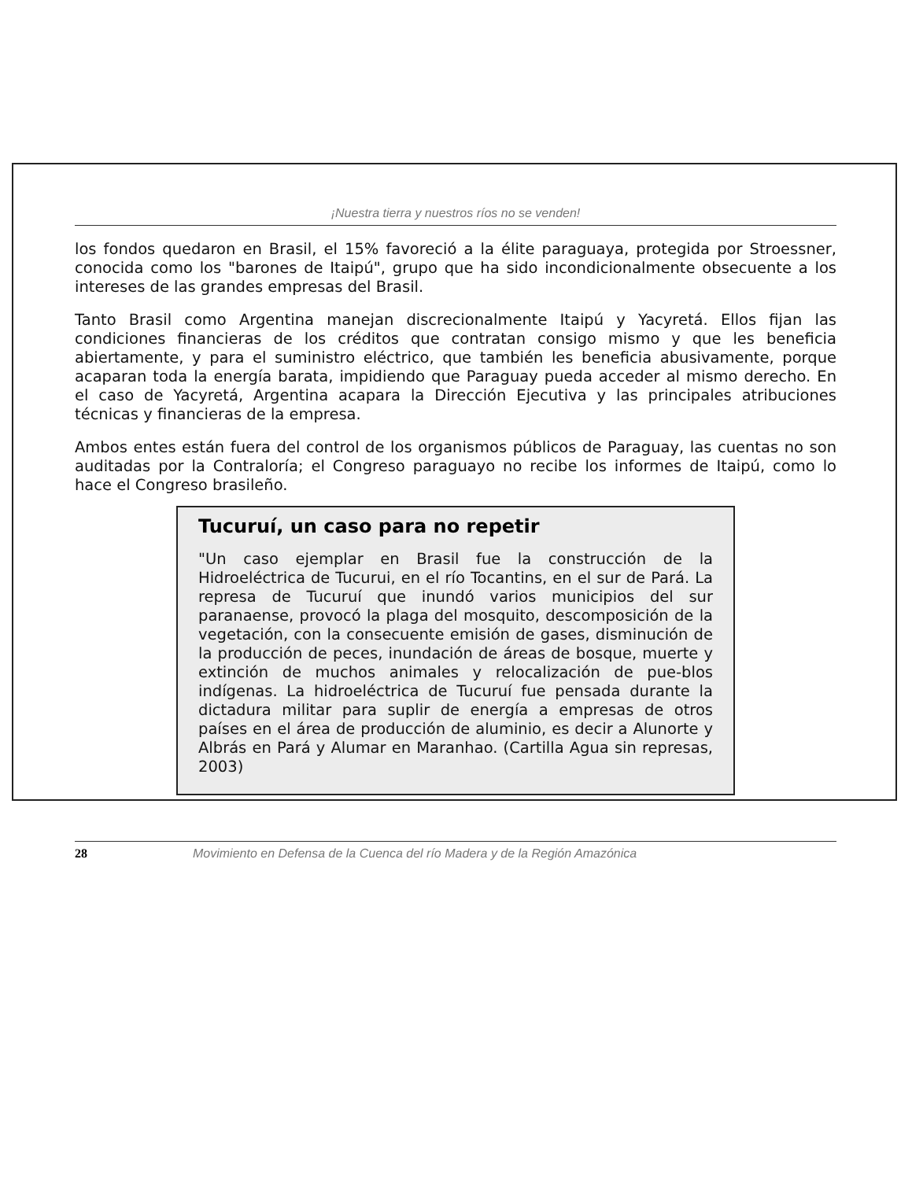¡Nuestra tierra y nuestros ríos no se venden!
los fondos quedaron en Brasil, el 15% favoreció a la élite paraguaya, protegida por Stroessner, conocida como los "barones de Itaipú", grupo que ha sido incondicionalmente obsecuente a los intereses de las grandes empresas del Brasil.
Tanto Brasil como Argentina manejan discrecionalmente Itaipú y Yacyretá. Ellos fijan las condiciones financieras de los créditos que contratan consigo mismo y que les beneficia abiertamente, y para el suministro eléctrico, que también les beneficia abusivamente, porque acaparan toda la energía barata, impidiendo que Paraguay pueda acceder al mismo derecho. En el caso de Yacyretá, Argentina acapara la Dirección Ejecutiva y las principales atribuciones técnicas y financieras de la empresa.
Ambos entes están fuera del control de los organismos públicos de Paraguay, las cuentas no son auditadas por la Contraloría; el Congreso paraguayo no recibe los informes de Itaipú, como lo hace el Congreso brasileño.
Tucuruí, un caso para no repetir
"Un caso ejemplar en Brasil fue la construcción de la Hidroeléctrica de Tucurui, en el río Tocantins, en el sur de Pará. La represa de Tucuruí que inundó varios municipios del sur paranaense, provocó la plaga del mosquito, descomposición de la vegetación, con la consecuente emisión de gases, disminución de la producción de peces, inundación de áreas de bosque, muerte y extinción de muchos animales y relocalización de pue-blos indígenas. La hidroeléctrica de Tucuruí fue pensada durante la dictadura militar para suplir de energía a empresas de otros países en el área de producción de aluminio, es decir a Alunorte y Albrás en Pará y Alumar en Maranhao. (Cartilla Agua sin represas, 2003)
28 Movimiento en Defensa de la Cuenca del río Madera y de la Región Amazónica